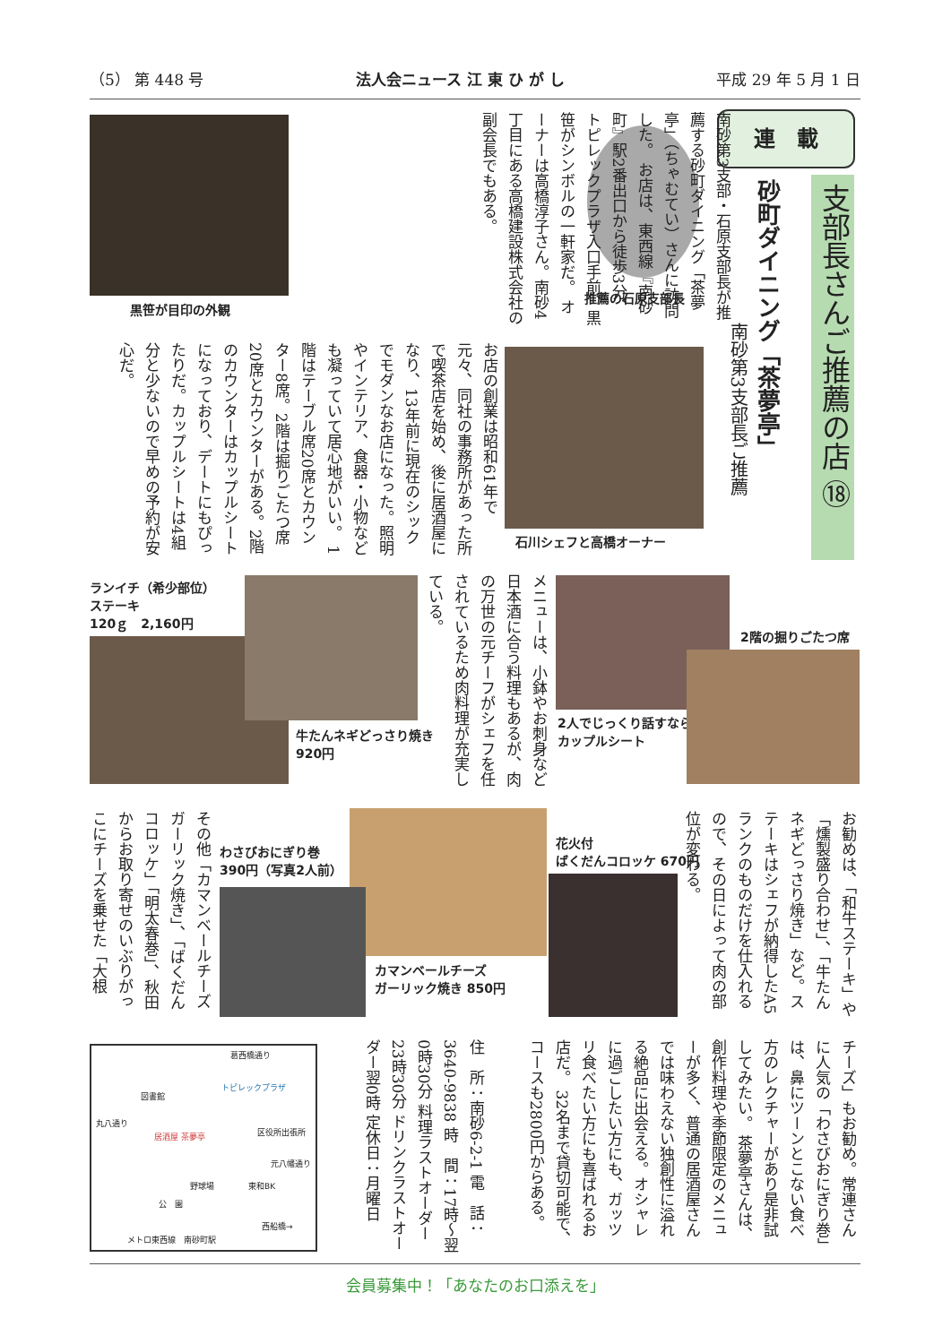（5） 第 448 号 法人会ニュース 江 東 ひ が し 平成 29 年 5 月 1 日
連　載
支部長さんご推薦の店 ⑱
砂町ダイニング「茶夢亭」
南砂第3支部長ご推薦
推薦の石原支部長
南砂第3支部・石原支部長が推薦する砂町ダイニング「茶夢亭」（ちゃむてい）さんに訪問した。 お店は、東西線『南砂町』駅2番出口から徒歩3分、トピレックプラザ入口手前、黒笹がシンボルの一軒家だ。 オーナーは高橋淳子さん。南砂4丁目にある高橋建設株式会社の副会長でもある。
黒笹が目印の外観
石川シェフと高橋オーナー
お店の創業は昭和61年で元々、同社の事務所があった所で喫茶店を始め、後に居酒屋になり、13年前に現在のシックでモダンなお店になった。照明やインテリア、食器・小物なども凝っていて居心地がいい。 1階はテーブル席20席とカウンター8席。2階は掘りごたつ席20席とカウンターがある。2階のカウンターはカップルシートになっており、デートにもぴったりだ。カップルシートは4組分と少ないので早めの予約が安心だ。
ランイチ（希少部位）
ステーキ
120ｇ　2,160円
牛たんネギどっさり焼き
920円
メニューは、小鉢やお刺身など日本酒に合う料理もあるが、肉の万世の元チーフがシェフを任されているため肉料理が充実している。
2人でじっくり話すなら
カップルシート
2階の掘りごたつ席
お勧めは、「和牛ステーキ」や「燻製盛り合わせ」、「牛たんネギどっさり焼き」など。ステーキはシェフが納得したA5ランクのものだけを仕入れるので、その日によって肉の部位が変わる。
花火付
ばくだんコロッケ 670円
カマンベールチーズ
ガーリック焼き 850円
わさびおにぎり巻
390円（写真2人前）
その他「カマンベールチーズガーリック焼き」、「ばくだんコロッケ」「明太春巻」、秋田からお取り寄せのいぶりがっこにチーズを乗せた「大根
チーズ」もお勧め。常連さんに人気の「わさびおにぎり巻」は、鼻にツーンとこない食べ方のレクチャーがあり是非試してみたい。 茶夢亭さんは、創作料理や季節限定のメニューが多く、普通の居酒屋さんでは味わえない独創性に溢れる絶品に出会える。オシャレに過ごしたい方にも、ガッツリ食べたい方にも喜ばれるお店だ。 32名まで貸切可能で、コースも2800円からある。
住　所：南砂6-2-1 電　話：3640-9838 時　間：17時～翌0時30分 料理ラストオーダー23時30分 ドリンクラストオーダー翌0時 定休日：月曜日
葛西橋通り
トピレックプラザ
図書館
居酒屋 茶夢亭
丸八通り
区役所出張所
元八幡通り
野球場
公　園
東和BK
西船橋→
メトロ東西線　南砂町駅
会員募集中！「あなたのお口添えを」